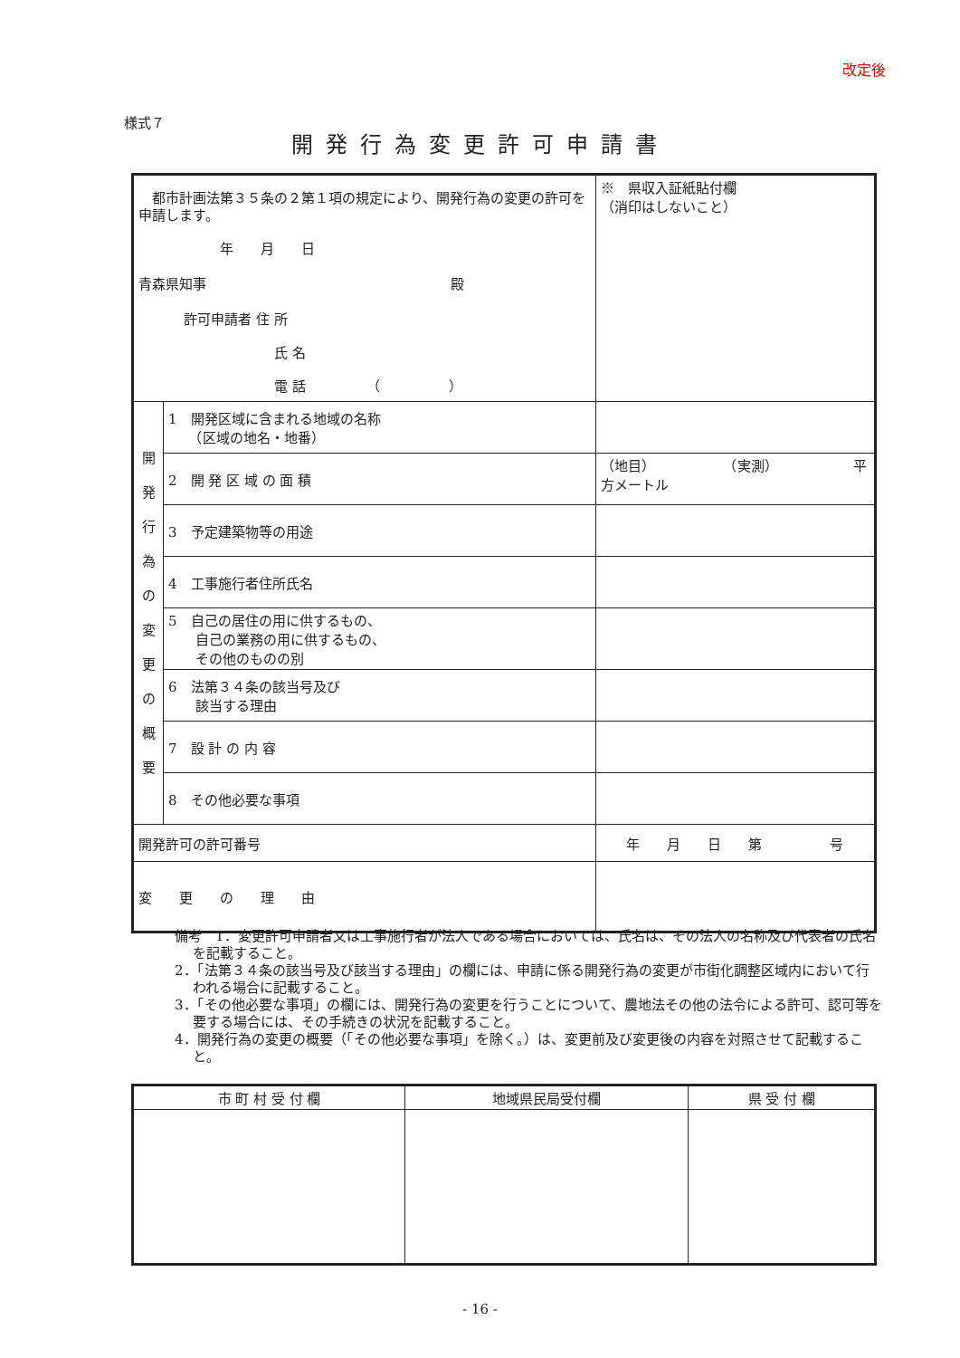改定後
様式７
開発行為変更許可申請書
| 都市計画法第３５条の２第１項の規定により、開発行為の変更の許可を申請します。 年 月 日 青森県知事 殿 許可申請者 住 所 氏 名 電 話 （ ） | | | ※ 県収入証紙貼付欄 （消印はしないこと） |
| 開 発 行 為 の 変 更 の 概 要 | 1 開発区域に含まれる地域の名称 （区域の地名・地番） | | |
| | 2 開 発 区 域 の 面 積 | （地目） （実測） 平方メートル | |
| | 3 予定建築物等の用途 | | |
| | 4 工事施行者住所氏名 | | |
| | 5 自己の居住の用に供するもの、 自己の業務の用に供するもの、 その他のものの別 | | |
| | 6 法第３４条の該当号及び 該当する理由 | | |
| | 7 設 計 の 内 容 | | |
| | 8 その他必要な事項 | | |
| 開発許可の許可番号 | | 年 月 日 第 号 | |
| 変 更 の 理 由 | | | |
備考　1．変更許可申請者又は工事施行者が法人である場合においては、氏名は、その法人の名称及び代表者の氏名を記載すること。
2．「法第３４条の該当号及び該当する理由」の欄には、申請に係る開発行為の変更が市街化調整区域内において行われる場合に記載すること。
3．「その他必要な事項」の欄には、開発行為の変更を行うことについて、農地法その他の法令による許可、認可等を要する場合には、その手続きの状況を記載すること。
4．開発行為の変更の概要（「その他必要な事項」を除く。）は、変更前及び変更後の内容を対照させて記載すること。
| 市 町 村 受 付 欄 | 地域県民局受付欄 | 県 受 付 欄 |
- 16 -